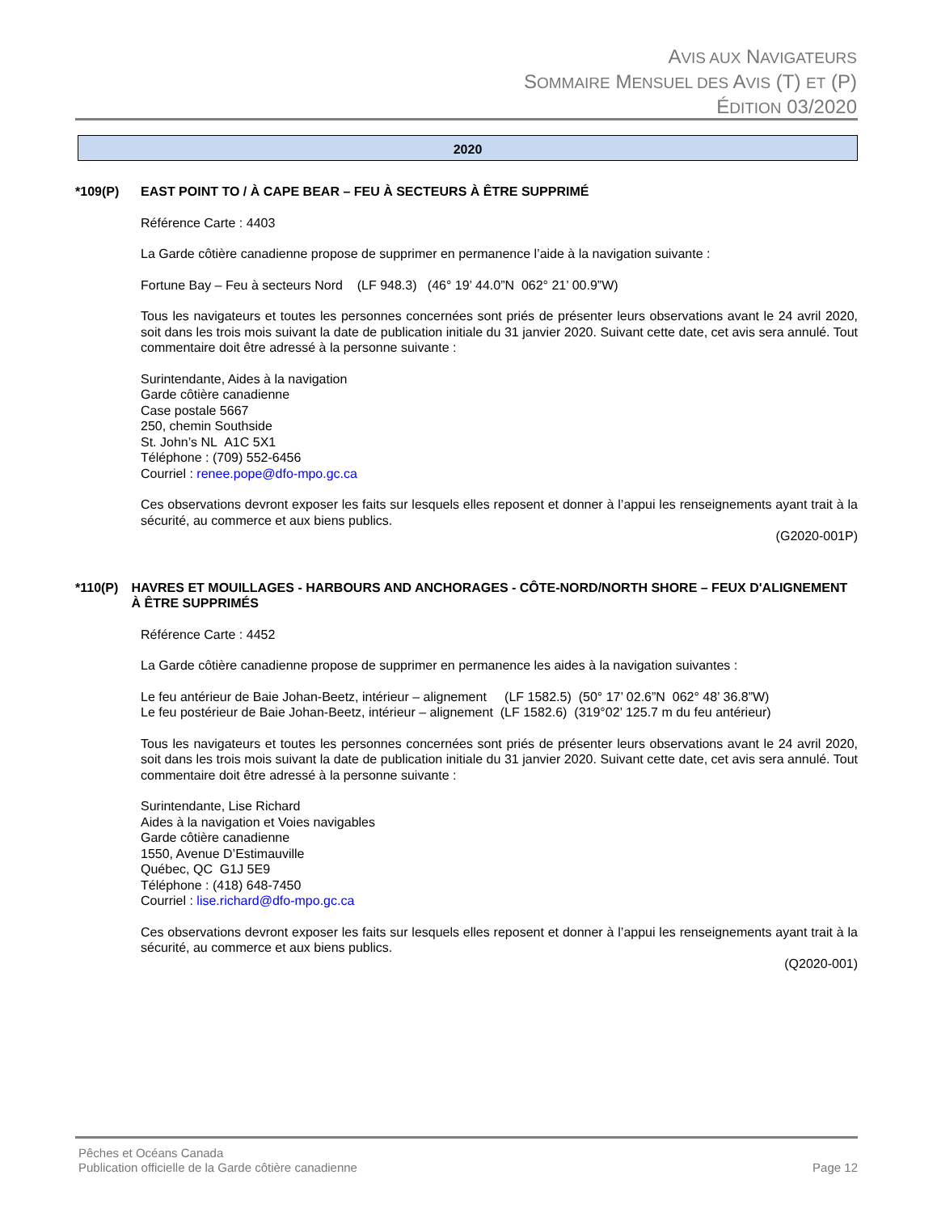AVIS AUX NAVIGATEURS
SOMMAIRE MENSUEL DES AVIS (T) ET (P)
ÉDITION 03/2020
2020
*109(P) EAST POINT TO / À CAPE BEAR – FEU À SECTEURS À ÊTRE SUPPRIMÉ
Référence Carte : 4403
La Garde côtière canadienne propose de supprimer en permanence l’aide à la navigation suivante :
Fortune Bay – Feu à secteurs Nord (LF 948.3) (46° 19’ 44.0”N 062° 21’ 00.9”W)
Tous les navigateurs et toutes les personnes concernées sont priés de présenter leurs observations avant le 24 avril 2020, soit dans les trois mois suivant la date de publication initiale du 31 janvier 2020. Suivant cette date, cet avis sera annulé. Tout commentaire doit être adressé à la personne suivante :
Surintendante, Aides à la navigation
Garde côtière canadienne
Case postale 5667
250, chemin Southside
St. John’s NL A1C 5X1
Téléphone : (709) 552-6456
Courriel : renee.pope@dfo-mpo.gc.ca
Ces observations devront exposer les faits sur lesquels elles reposent et donner à l’appui les renseignements ayant trait à la sécurité, au commerce et aux biens publics.
(G2020-001P)
*110(P) HAVRES ET MOUILLAGES - HARBOURS AND ANCHORAGES - CÔTE-NORD/NORTH SHORE – FEUX D'ALIGNEMENT À ÊTRE SUPPRIMÉS
Référence Carte : 4452
La Garde côtière canadienne propose de supprimer en permanence les aides à la navigation suivantes :
Le feu antérieur de Baie Johan-Beetz, intérieur – alignement (LF 1582.5) (50° 17’ 02.6”N 062° 48’ 36.8”W)
Le feu postérieur de Baie Johan-Beetz, intérieur – alignement (LF 1582.6) (319°02’ 125.7 m du feu antérieur)
Tous les navigateurs et toutes les personnes concernées sont priés de présenter leurs observations avant le 24 avril 2020, soit dans les trois mois suivant la date de publication initiale du 31 janvier 2020. Suivant cette date, cet avis sera annulé. Tout commentaire doit être adressé à la personne suivante :
Surintendante, Lise Richard
Aides à la navigation et Voies navigables
Garde côtière canadienne
1550, Avenue D’Estimauville
Québec, QC G1J 5E9
Téléphone : (418) 648-7450
Courriel : lise.richard@dfo-mpo.gc.ca
Ces observations devront exposer les faits sur lesquels elles reposent et donner à l’appui les renseignements ayant trait à la sécurité, au commerce et aux biens publics.
(Q2020-001)
Pêches et Océans Canada
Publication officielle de la Garde côtière canadienne
Page 12